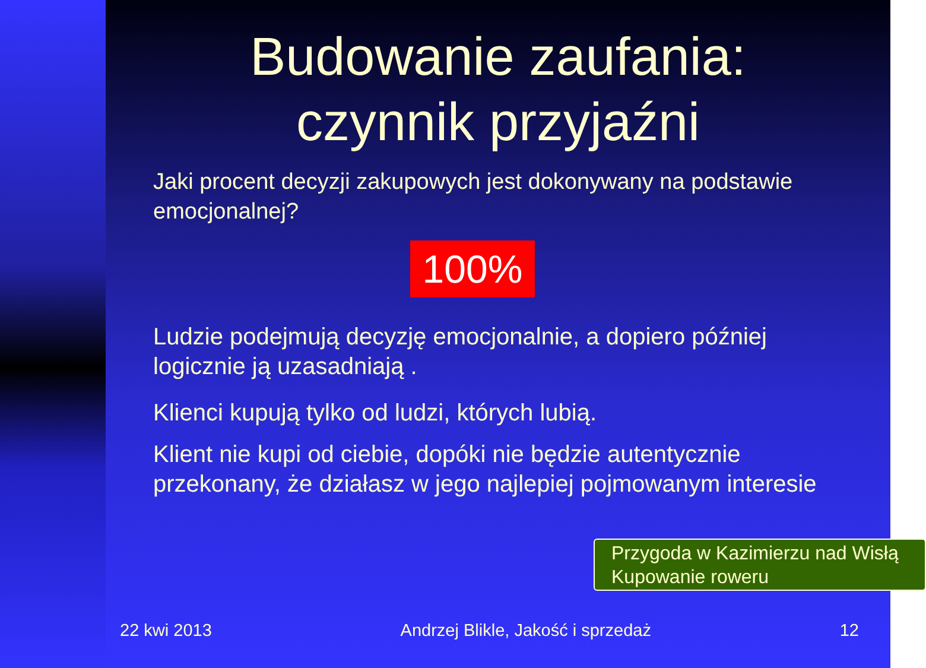Budowanie zaufania:
czynnik przyjaźni
Jaki procent decyzji zakupowych jest dokonywany na podstawie emocjonalnej?
100%
Ludzie podejmują decyzję emocjonalnie, a dopiero później logicznie ją uzasadniają .
Klienci kupują tylko od ludzi, których lubią.
Klient nie kupi od ciebie, dopóki nie będzie autentycznie przekonany, że działasz w jego najlepiej pojmowanym interesie
Przygoda w Kazimierzu nad Wisłą
Kupowanie roweru
22 kwi 2013 Andrzej Blikle, Jakość i sprzedaż 12